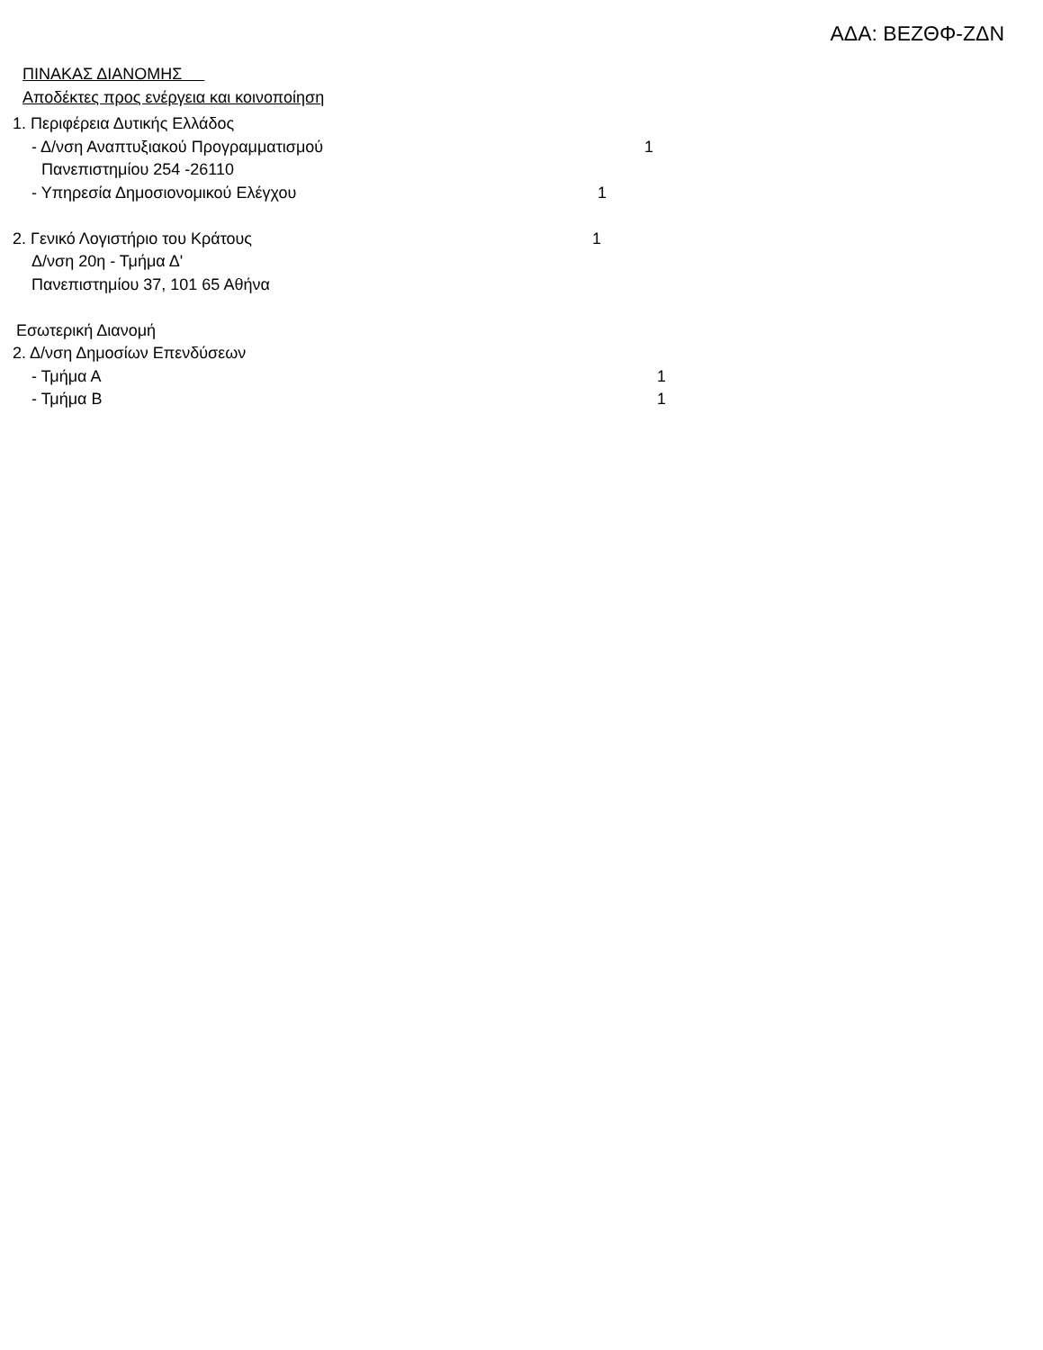ΑΔΑ: ΒΕΖΘΦ-ΖΔΝ
ΠΙΝΑΚΑΣ ΔΙΑΝΟΜΗΣ
Αποδέκτες προς ενέργεια και κοινοποίηση
1. Περιφέρεια Δυτικής Ελλάδος
- Δ/νση Αναπτυξιακού Προγραμματισμού 1
Πανεπιστημίου 254 -26110
- Υπηρεσία Δημοσιονομικού Ελέγχου 1
2. Γενικό Λογιστήριο του Κράτους 1
Δ/νση 20η - Τμήμα Δ'
Πανεπιστημίου 37, 101 65 Αθήνα
Εσωτερική Διανομή
2. Δ/νση Δημοσίων Επενδύσεων
- Τμήμα Α 1
- Τμήμα Β 1